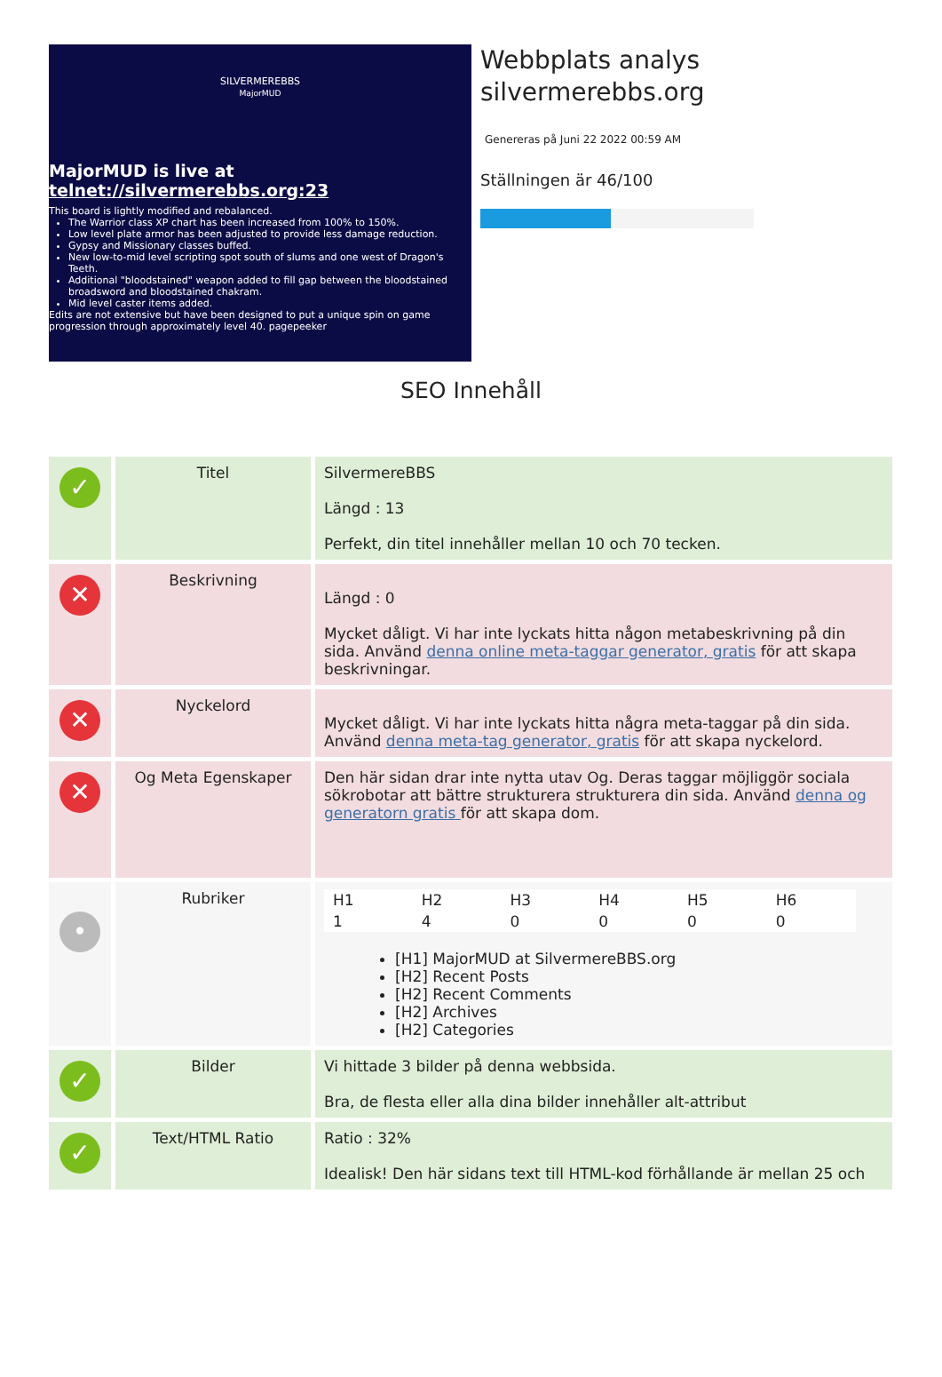SILVERMEREBBS
MajorMUD
MajorMUD is live at
telnet://silvermerebbs.org:23
This board is lightly modified and rebalanced.
The Warrior class XP chart has been increased from 100% to 150%.
Low level plate armor has been adjusted to provide less damage reduction.
Gypsy and Missionary classes buffed.
New low-to-mid level scripting spot south of slums and one west of Dragon's Teeth.
Additional "bloodstained" weapon added to fill gap between the bloodstained broadsword and bloodstained chakram.
Mid level caster items added.
Edits are not extensive but have been designed to put a unique spin on game progression through approximately level 40. pagepeeker
Webbplats analys
silvermerebbs.org
Genereras på Juni 22 2022 00:59 AM
Ställningen är 46/100
SEO Innehåll
| ✓ | Titel | SilvermereBBS Längd : 13 Perfekt, din titel innehåller mellan 10 och 70 tecken. |
| ✕ | Beskrivning | Längd : 0 Mycket dåligt. Vi har inte lyckats hitta någon metabeskrivning på din sida. Använd denna online meta-taggar generator, gratis för att skapa beskrivningar. |
| ✕ | Nyckelord | Mycket dåligt. Vi har inte lyckats hitta några meta-taggar på din sida. Använd denna meta-tag generator, gratis för att skapa nyckelord. |
| ✕ | Og Meta Egenskaper | Den här sidan drar inte nytta utav Og. Deras taggar möjliggör sociala sökrobotar att bättre strukturera strukturera din sida. Använd denna og generatorn gratis för att skapa dom. |
| • | Rubriker | / H1 / H2 / H3 / H4 / H5 / H6 / / 1 / 4 / 0 / 0 / 0 / 0 / [H1] MajorMUD at SilvermereBBS.org [H2] Recent Posts [H2] Recent Comments [H2] Archives [H2] Categories |
| ✓ | Bilder | Vi hittade 3 bilder på denna webbsida. Bra, de flesta eller alla dina bilder innehåller alt-attribut |
| ✓ | Text/HTML Ratio | Ratio : 32% Idealisk! Den här sidans text till HTML-kod förhållande är mellan 25 och |